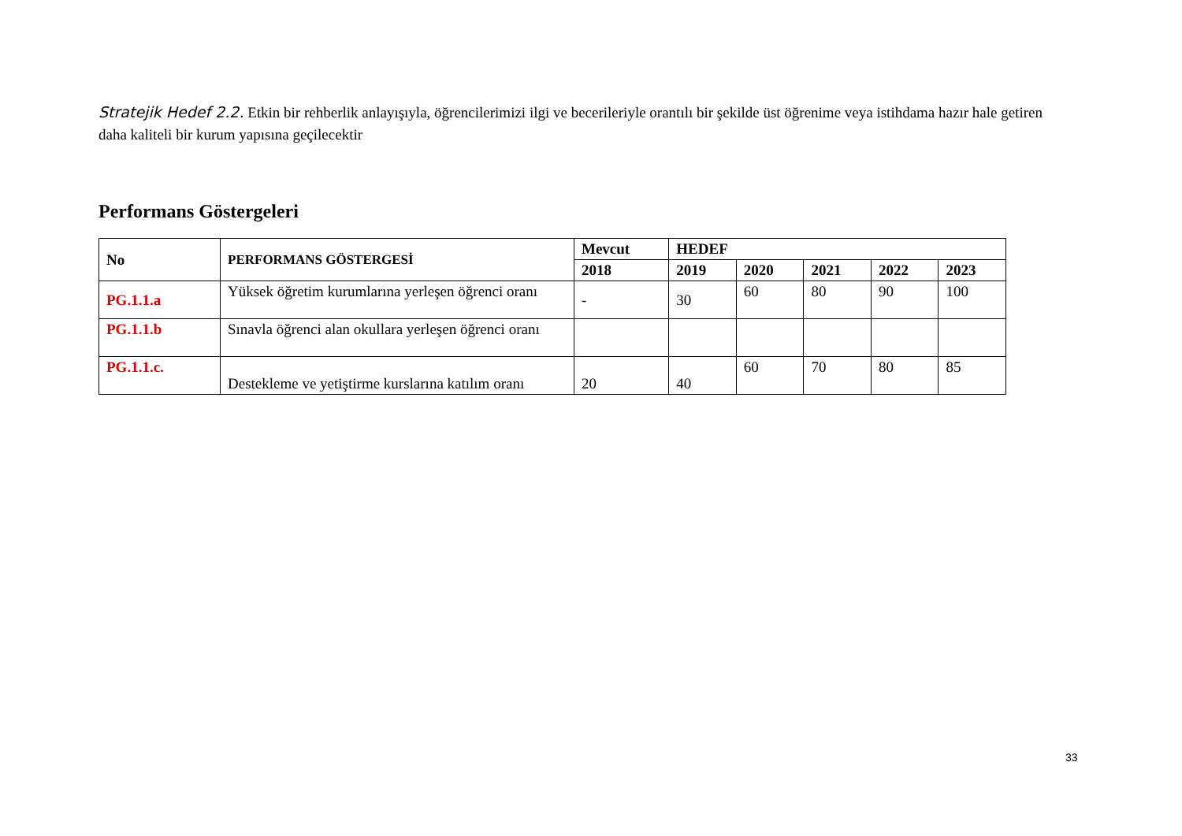Stratejik Hedef 2.2. Etkin bir rehberlik anlayışıyla, öğrencilerimizi ilgi ve becerileriyle orantılı bir şekilde üst öğrenime veya istihdama hazır hale getiren daha kaliteli bir kurum yapısına geçilecektir
Performans Göstergeleri
| No | PERFORMANS GÖSTERGESİ | Mevcut | HEDEF | | | | |
| --- | --- | --- | --- | --- | --- | --- | --- |
| | | 2018 | 2019 | 2020 | 2021 | 2022 | 2023 |
| PG.1.1.a | Yüksek öğretim kurumlarına yerleşen öğrenci oranı | - | 30 | 60 | 80 | 90 | 100 |
| PG.1.1.b | Sınavla öğrenci alan okullara yerleşen öğrenci oranı | | | | | | |
| PG.1.1.c. | Destekleme ve yetiştirme kurslarına katılım oranı | 20 | 40 | 60 | 70 | 80 | 85 |
33